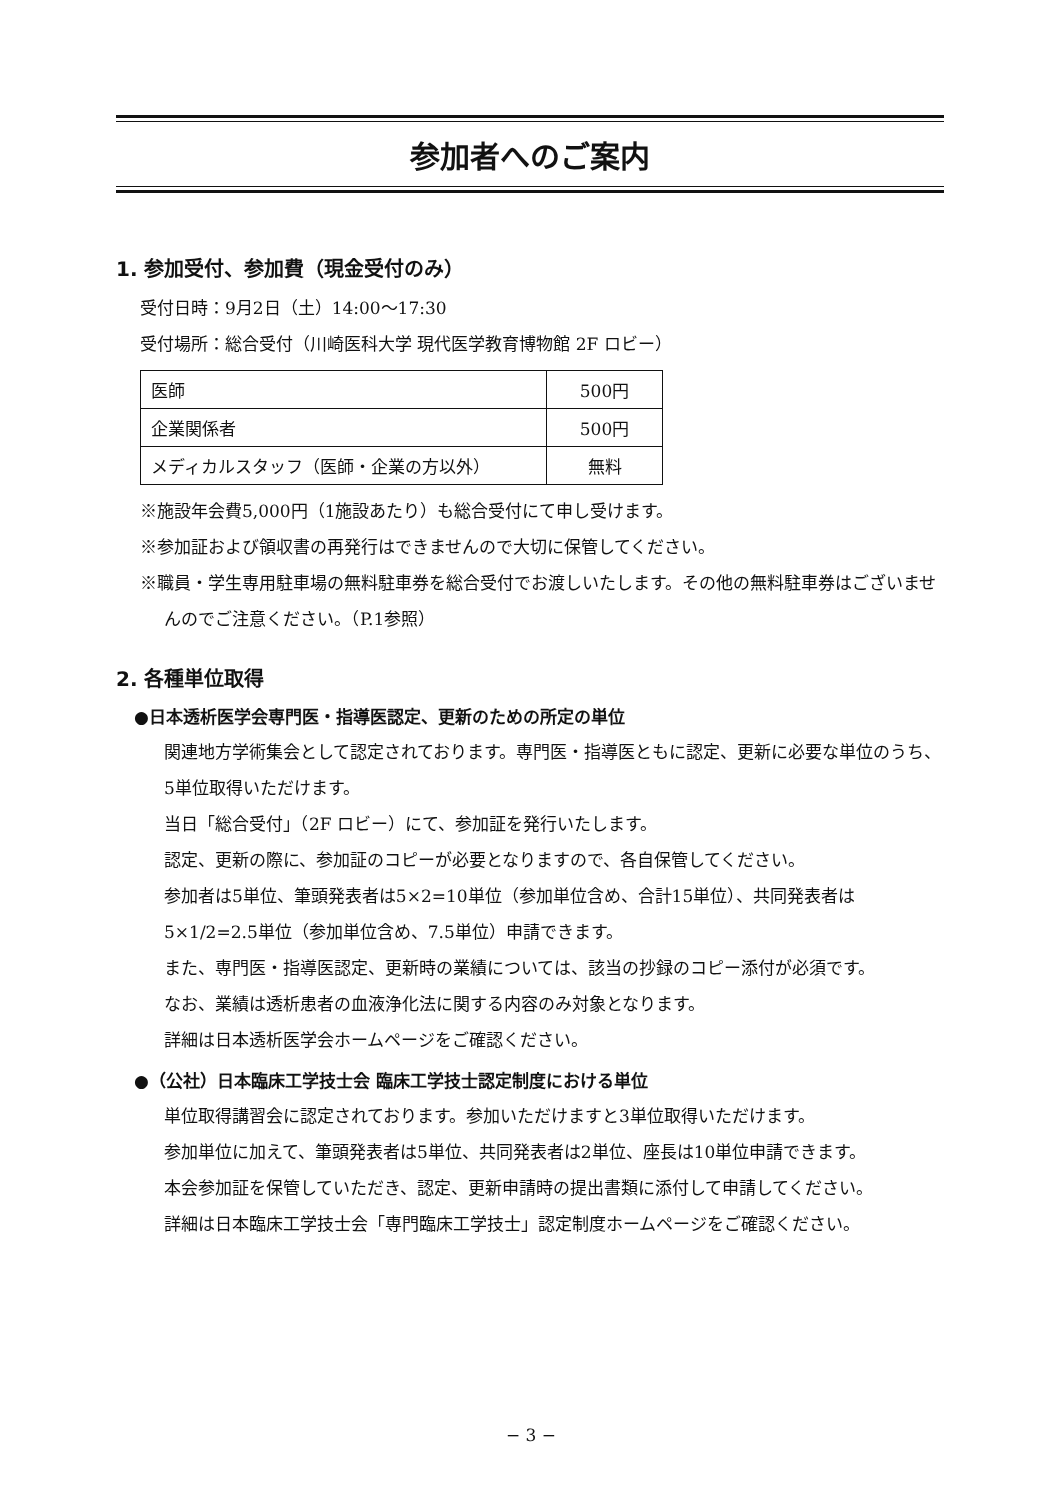参加者へのご案内
1. 参加受付、参加費（現金受付のみ）
受付日時：9月2日（土）14:00〜17:30
受付場所：総合受付（川崎医科大学 現代医学教育博物館 2F ロビー）
| 医師 | 500円 |
| 企業関係者 | 500円 |
| メディカルスタッフ（医師・企業の方以外） | 無料 |
※施設年会費5,000円（1施設あたり）も総合受付にて申し受けます。
※参加証および領収書の再発行はできませんので大切に保管してください。
※職員・学生専用駐車場の無料駐車券を総合受付でお渡しいたします。その他の無料駐車券はございませんのでご注意ください。（P.1参照）
2. 各種単位取得
●日本透析医学会専門医・指導医認定、更新のための所定の単位
関連地方学術集会として認定されております。専門医・指導医ともに認定、更新に必要な単位のうち、5単位取得いただけます。
当日「総合受付」（2F ロビー）にて、参加証を発行いたします。
認定、更新の際に、参加証のコピーが必要となりますので、各自保管してください。
参加者は5単位、筆頭発表者は5×2=10単位（参加単位含め、合計15単位）、共同発表者は5×1/2=2.5単位（参加単位含め、7.5単位）申請できます。
また、専門医・指導医認定、更新時の業績については、該当の抄録のコピー添付が必須です。
なお、業績は透析患者の血液浄化法に関する内容のみ対象となります。
詳細は日本透析医学会ホームページをご確認ください。
●（公社）日本臨床工学技士会 臨床工学技士認定制度における単位
単位取得講習会に認定されております。参加いただけますと3単位取得いただけます。
参加単位に加えて、筆頭発表者は5単位、共同発表者は2単位、座長は10単位申請できます。
本会参加証を保管していただき、認定、更新申請時の提出書類に添付して申請してください。
詳細は日本臨床工学技士会「専門臨床工学技士」認定制度ホームページをご確認ください。
− 3 −